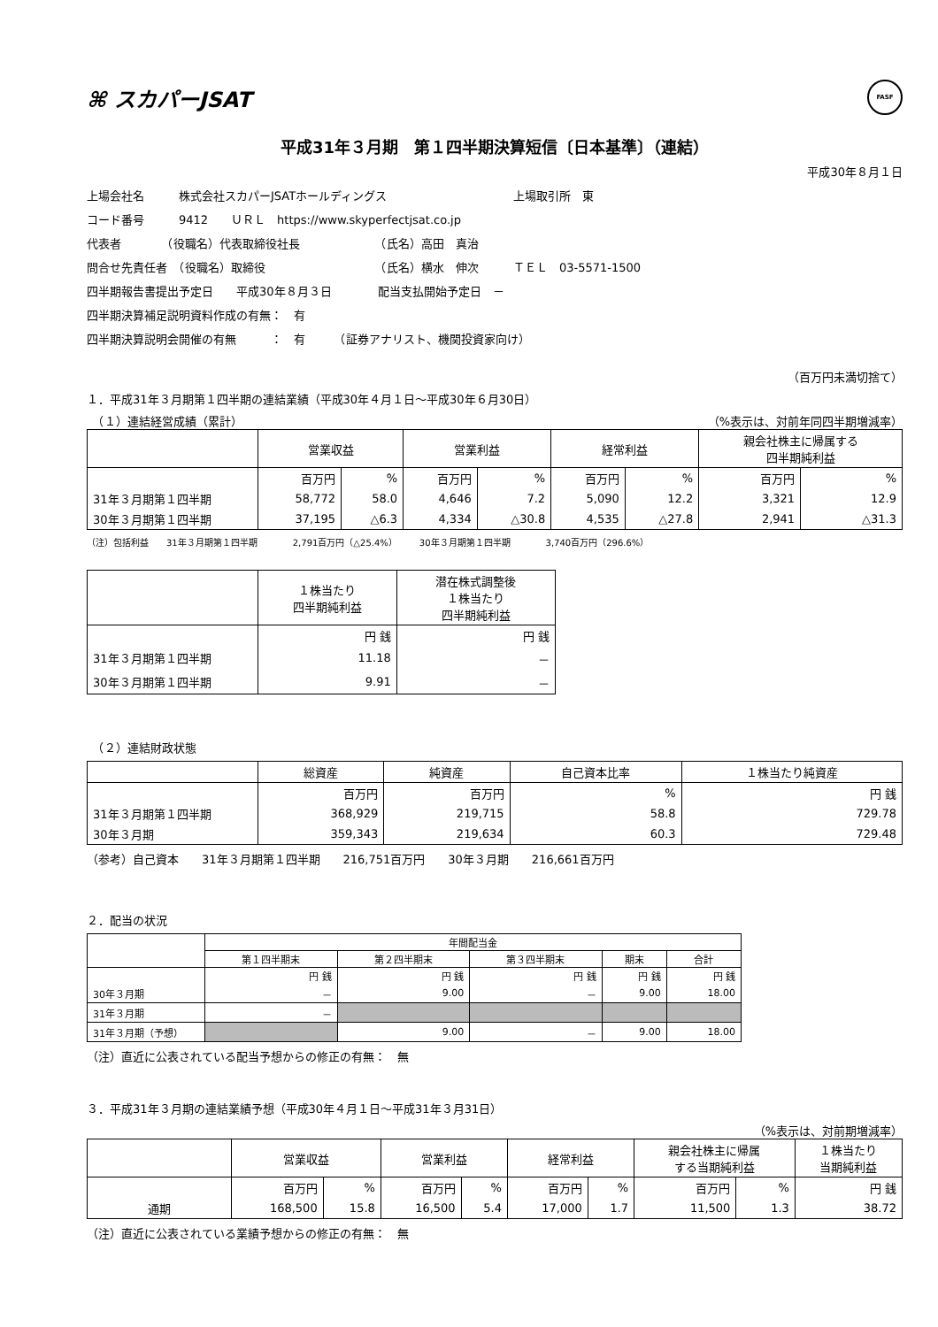⌘ スカパーJSAT FASF
平成31年３月期　第１四半期決算短信〔日本基準〕（連結）
平成30年８月１日
上場会社名　　　株式会社スカパーJSATホールディングス　　　　　　　　　　　上場取引所　東
コード番号　　　9412　　ＵＲＬ　https://www.skyperfectjsat.co.jp
代表者　　　　（役職名）代表取締役社長　　　　　　　（氏名）高田　真治
問合せ先責任者　（役職名）取締役　　　　　　　　　　（氏名）横水　伸次　　　ＴＥＬ　03-5571-1500
四半期報告書提出予定日　　平成30年８月３日　　　　配当支払開始予定日　－
四半期決算補足説明資料作成の有無：　有
四半期決算説明会開催の有無　　　：　有　　　（証券アナリスト、機関投資家向け）
（百万円未満切捨て）
１．平成31年３月期第１四半期の連結業績（平成30年４月１日～平成30年６月30日）
　（１）連結経営成績（累計） （%表示は、対前年同四半期増減率）
| | 営業収益 | | 営業利益 | | 経常利益 | | 親会社株主に帰属する 四半期純利益 | |
| --- | --- | --- | --- | --- | --- | --- | --- | --- |
| | 百万円 | % | 百万円 | % | 百万円 | % | 百万円 | % |
| 31年３月期第１四半期 | 58,772 | 58.0 | 4,646 | 7.2 | 5,090 | 12.2 | 3,321 | 12.9 |
| 30年３月期第１四半期 | 37,195 | △6.3 | 4,334 | △30.8 | 4,535 | △27.8 | 2,941 | △31.3 |
（注）包括利益　　31年３月期第１四半期　　　　2,791百万円（△25.4%）　　　30年３月期第１四半期　　　　3,740百万円（296.6%）
| | １株当たり 四半期純利益 | 潜在株式調整後 １株当たり 四半期純利益 |
| --- | --- | --- |
| | 円 銭 | 円 銭 |
| 31年３月期第１四半期 | 11.18 | － |
| 30年３月期第１四半期 | 9.91 | － |
　（２）連結財政状態
| | 総資産 | 純資産 | 自己資本比率 | １株当たり純資産 |
| --- | --- | --- | --- | --- |
| | 百万円 | 百万円 | % | 円 銭 |
| 31年３月期第１四半期 | 368,929 | 219,715 | 58.8 | 729.78 |
| 30年３月期 | 359,343 | 219,634 | 60.3 | 729.48 |
（参考）自己資本　　31年３月期第１四半期　　216,751百万円　　30年３月期　　216,661百万円
２．配当の状況
| | 年間配当金 | | | | |
| --- | --- | --- | --- | --- | --- |
| | 第１四半期末 | 第２四半期末 | 第３四半期末 | 期末 | 合計 |
| | 円 銭 | 円 銭 | 円 銭 | 円 銭 | 円 銭 |
| 30年３月期 | － | 9.00 | － | 9.00 | 18.00 |
| 31年３月期 | － | | | | |
| 31年３月期（予想） | | 9.00 | － | 9.00 | 18.00 |
（注）直近に公表されている配当予想からの修正の有無：　無
３．平成31年３月期の連結業績予想（平成30年４月１日～平成31年３月31日）
（%表示は、対前期増減率）
| | 営業収益 | | 営業利益 | | 経常利益 | | 親会社株主に帰属 する当期純利益 | | １株当たり 当期純利益 |
| --- | --- | --- | --- | --- | --- | --- | --- | --- | --- |
| | 百万円 | % | 百万円 | % | 百万円 | % | 百万円 | % | 円 銭 |
| 通期 | 168,500 | 15.8 | 16,500 | 5.4 | 17,000 | 1.7 | 11,500 | 1.3 | 38.72 |
（注）直近に公表されている業績予想からの修正の有無：　無